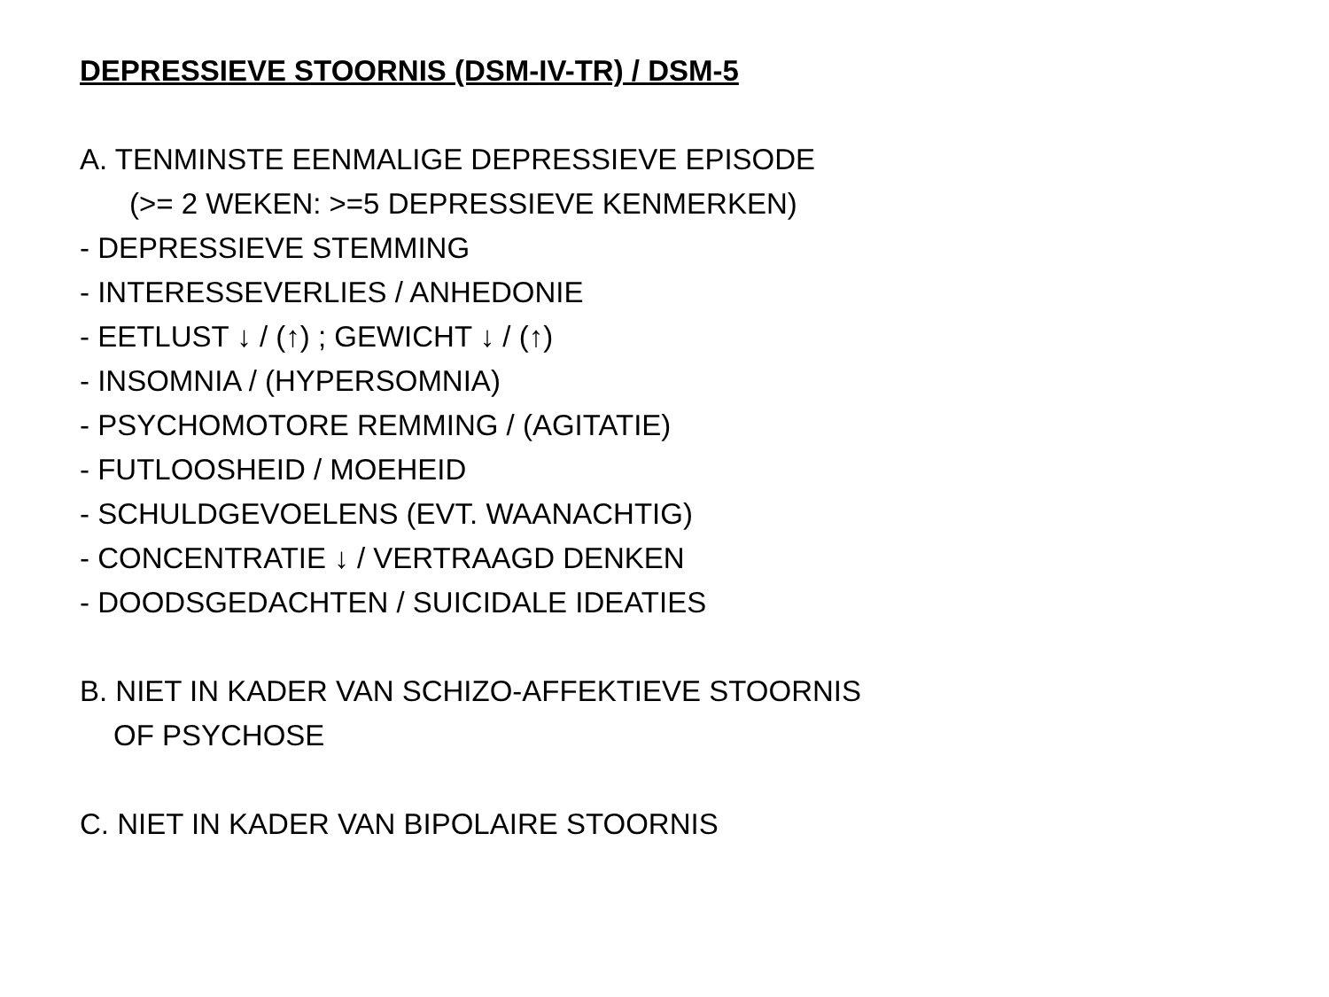DEPRESSIEVE STOORNIS (DSM-IV-TR) / DSM-5
A. TENMINSTE EENMALIGE DEPRESSIEVE EPISODE
(>= 2 WEKEN: >=5 DEPRESSIEVE KENMERKEN)
- DEPRESSIEVE STEMMING
- INTERESSEVERLIES / ANHEDONIE
- EETLUST ↓ / (↑) ; GEWICHT ↓ / (↑)
- INSOMNIA / (HYPERSOMNIA)
- PSYCHOMOTORE REMMING / (AGITATIE)
- FUTLOOSHEID / MOEHEID
- SCHULDGEVOELENS (EVT. WAANACHTIG)
- CONCENTRATIE ↓ / VERTRAAGD DENKEN
- DOODSGEDACHTEN / SUICIDALE IDEATIES
B. NIET IN KADER VAN SCHIZO-AFFEKTIEVE STOORNIS
OF PSYCHOSE
C. NIET IN KADER VAN BIPOLAIRE STOORNIS